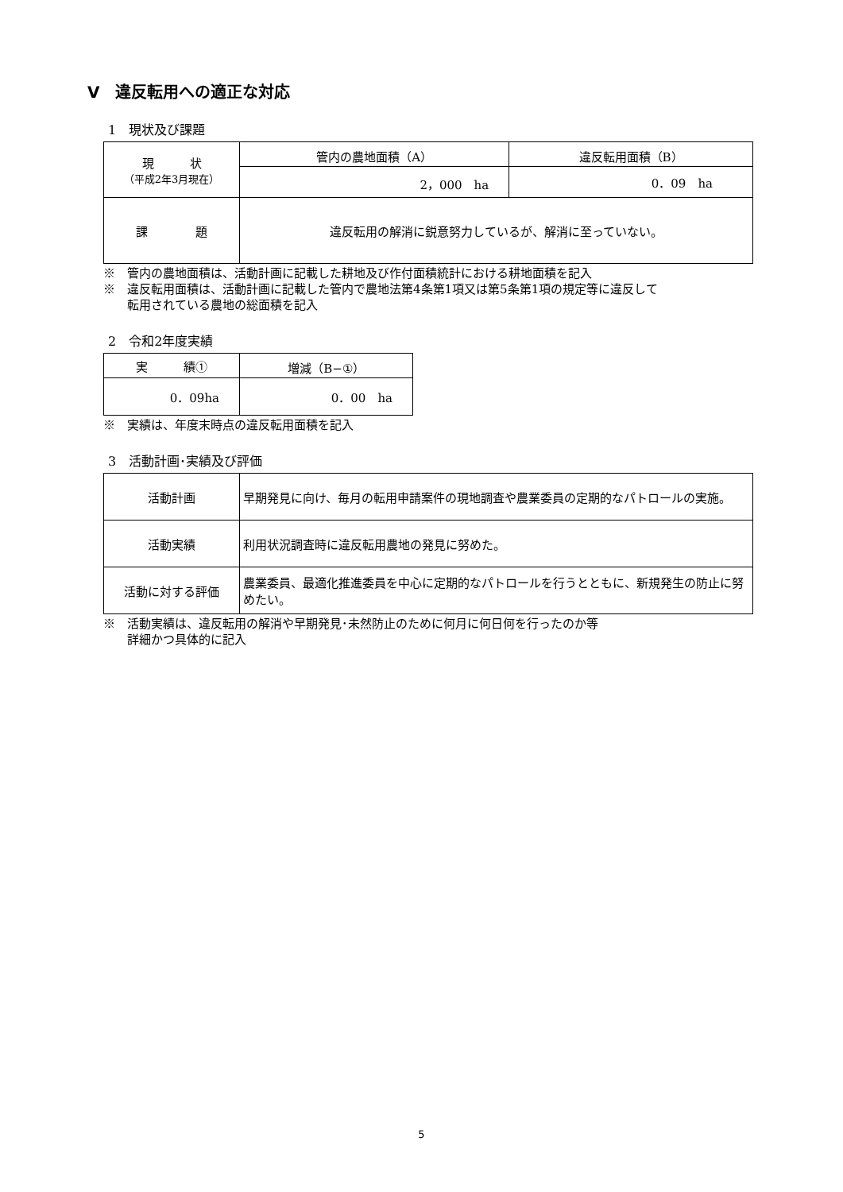Ⅴ　違反転用への適正な対応
1　現状及び課題
| 現 状 （平成2年3月現在） | 管内の農地面積（A） | 違反転用面積（B） |
| --- | --- | --- |
| | 2，000 ha | 0．09 ha |
| 課 題 | 違反転用の解消に鋭意努力しているが、解消に至っていない。 | |
※　管内の農地面積は、活動計画に記載した耕地及び作付面積統計における耕地面積を記入
※　違反転用面積は、活動計画に記載した管内で農地法第4条第1項又は第5条第1項の規定等に違反して
　　転用されている農地の総面積を記入
2　令和2年度実績
| 実 績① | 増減（B−①） |
| --- | --- |
| 0．09ha | 0．00 ha |
※　実績は、年度末時点の違反転用面積を記入
3　活動計画･実績及び評価
| 活動計画 | 早期発見に向け、毎月の転用申請案件の現地調査や農業委員の定期的なパトロールの実施。 |
| 活動実績 | 利用状況調査時に違反転用農地の発見に努めた。 |
| 活動に対する評価 | 農業委員、最適化推進委員を中心に定期的なパトロールを行うとともに、新規発生の防止に努めたい。 |
※　活動実績は、違反転用の解消や早期発見･未然防止のために何月に何日何を行ったのか等
　　詳細かつ具体的に記入
5